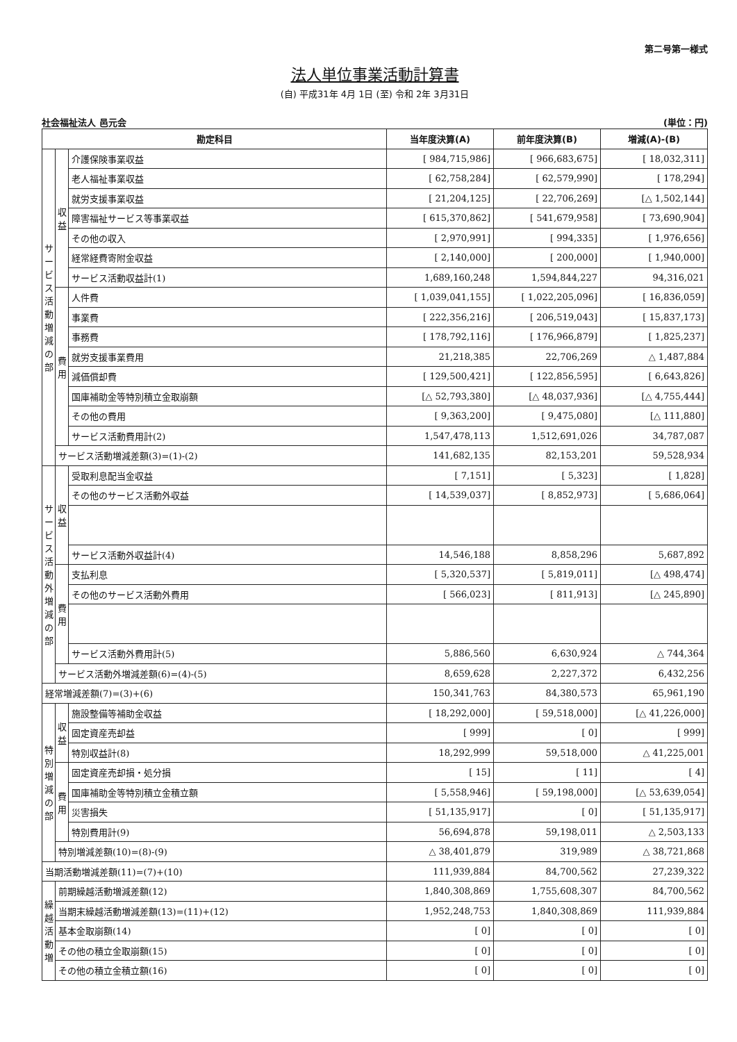第二号第一様式
法人単位事業活動計算書
(自) 平成31年 4月 1日 (至) 令和 2年 3月31日
社会福祉法人 邑元会 (単位：円)
| 勘定科目 | | | 当年度決算(A) | 前年度決算(B) | 増減(A)-(B) |
| --- | --- | --- | --- | --- | --- |
| サービス活動増減の部 | 収益 | 介護保険事業収益 | [ 984,715,986] | [ 966,683,675] | [ 18,032,311] |
| | | 老人福祉事業収益 | [ 62,758,284] | [ 62,579,990] | [ 178,294] |
| | | 就労支援事業収益 | [ 21,204,125] | [ 22,706,269] | [△ 1,502,144] |
| | | 障害福祉サービス等事業収益 | [ 615,370,862] | [ 541,679,958] | [ 73,690,904] |
| | | その他の収入 | [ 2,970,991] | [ 994,335] | [ 1,976,656] |
| | | 経常経費寄附金収益 | [ 2,140,000] | [ 200,000] | [ 1,940,000] |
| | | サービス活動収益計(1) | 1,689,160,248 | 1,594,844,227 | 94,316,021 |
| | 費用 | 人件費 | [ 1,039,041,155] | [ 1,022,205,096] | [ 16,836,059] |
| | | 事業費 | [ 222,356,216] | [ 206,519,043] | [ 15,837,173] |
| | | 事務費 | [ 178,792,116] | [ 176,966,879] | [ 1,825,237] |
| | | 就労支援事業費用 | 21,218,385 | 22,706,269 | △ 1,487,884 |
| | | 減価償却費 | [ 129,500,421] | [ 122,856,595] | [ 6,643,826] |
| | | 国庫補助金等特別積立金取崩額 | [△ 52,793,380] | [△ 48,037,936] | [△ 4,755,444] |
| | | その他の費用 | [ 9,363,200] | [ 9,475,080] | [△ 111,880] |
| | | サービス活動費用計(2) | 1,547,478,113 | 1,512,691,026 | 34,787,087 |
| | サービス活動増減差額(3)=(1)-(2) | | 141,682,135 | 82,153,201 | 59,528,934 |
| サービス活動外増減の部 | 収益 | 受取利息配当金収益 | [ 7,151] | [ 5,323] | [ 1,828] |
| | | その他のサービス活動外収益 | [ 14,539,037] | [ 8,852,973] | [ 5,686,064] |
| | | サービス活動外収益計(4) | 14,546,188 | 8,858,296 | 5,687,892 |
| | 費用 | 支払利息 | [ 5,320,537] | [ 5,819,011] | [△ 498,474] |
| | | その他のサービス活動外費用 | [ 566,023] | [ 811,913] | [△ 245,890] |
| | | サービス活動外費用計(5) | 5,886,560 | 6,630,924 | △ 744,364 |
| | サービス活動外増減差額(6)=(4)-(5) | | 8,659,628 | 2,227,372 | 6,432,256 |
| 経常増減差額(7)=(3)+(6) | | | 150,341,763 | 84,380,573 | 65,961,190 |
| 特別増減の部 | 収益 | 施設整備等補助金収益 | [ 18,292,000] | [ 59,518,000] | [△ 41,226,000] |
| | | 固定資産売却益 | [ 999] | [ 0] | [ 999] |
| | | 特別収益計(8) | 18,292,999 | 59,518,000 | △ 41,225,001 |
| | 費用 | 固定資産売却損・処分損 | [ 15] | [ 11] | [ 4] |
| | | 国庫補助金等特別積立金積立額 | [ 5,558,946] | [ 59,198,000] | [△ 53,639,054] |
| | | 災害損失 | [ 51,135,917] | [ 0] | [ 51,135,917] |
| | | 特別費用計(9) | 56,694,878 | 59,198,011 | △ 2,503,133 |
| | 特別増減差額(10)=(8)-(9) | | △ 38,401,879 | 319,989 | △ 38,721,868 |
| 当期活動増減差額(11)=(7)+(10) | | | 111,939,884 | 84,700,562 | 27,239,322 |
| 繰越活動増 | 前期繰越活動増減差額(12) | | 1,840,308,869 | 1,755,608,307 | 84,700,562 |
| | 当期末繰越活動増減差額(13)=(11)+(12) | | 1,952,248,753 | 1,840,308,869 | 111,939,884 |
| | 基本金取崩額(14) | | [ 0] | [ 0] | [ 0] |
| | その他の積立金取崩額(15) | | [ 0] | [ 0] | [ 0] |
| | その他の積立金積立額(16) | | [ 0] | [ 0] | [ 0] |